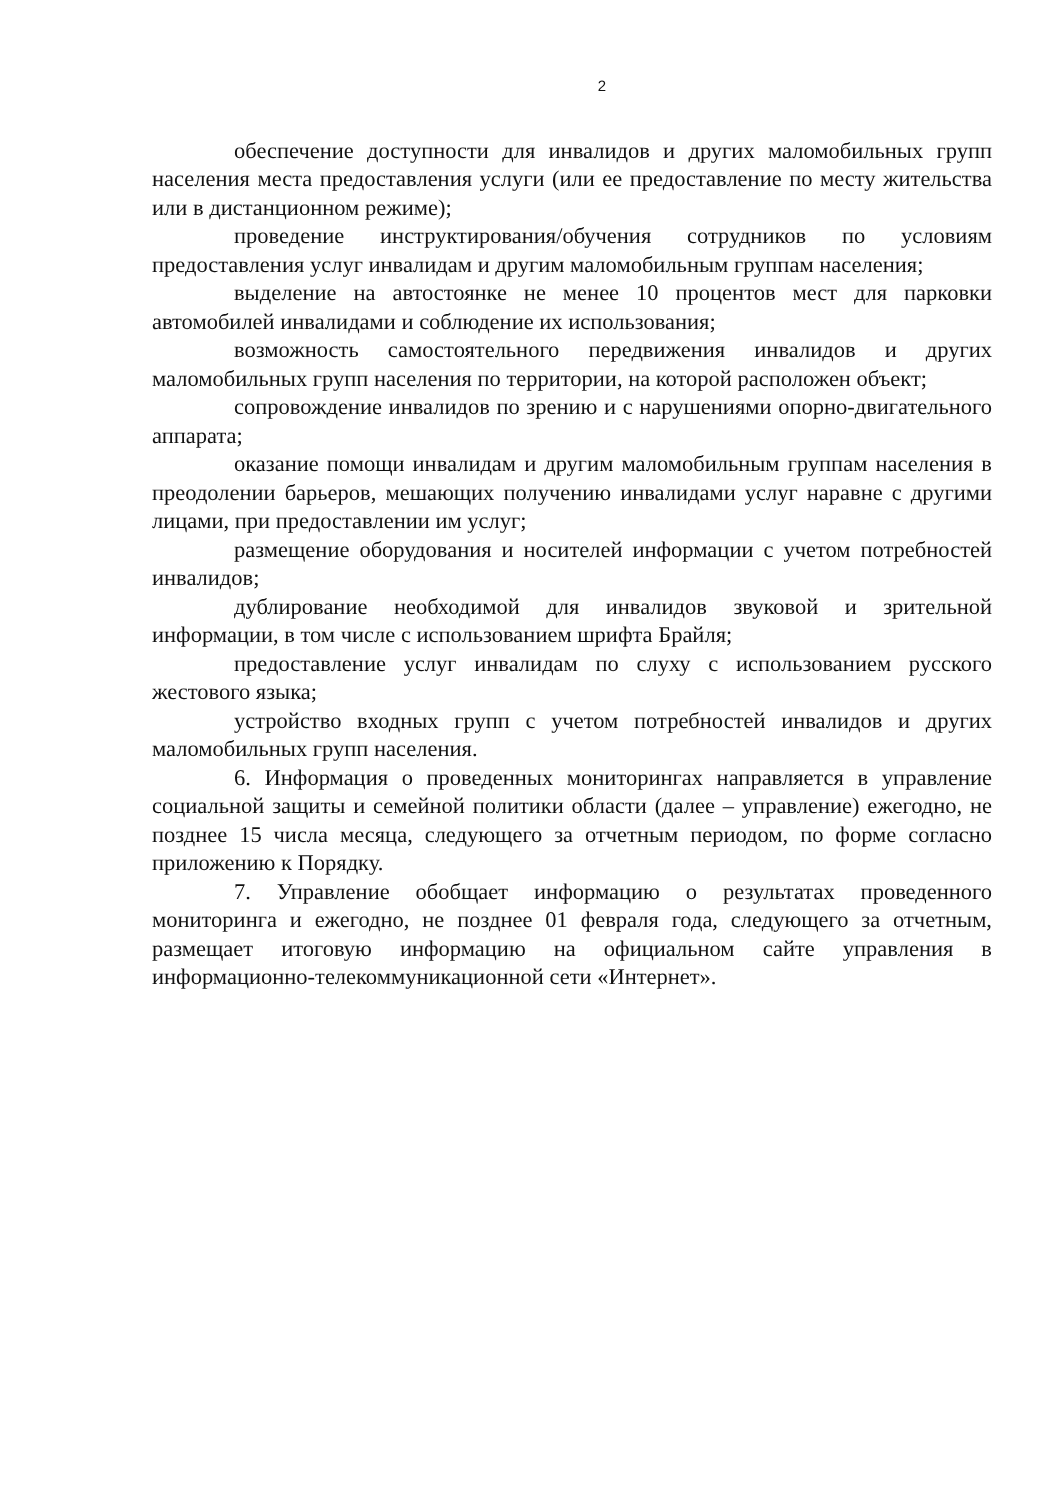2
обеспечение доступности для инвалидов и других маломобильных групп населения места предоставления услуги (или ее предоставление по месту жительства или в дистанционном режиме);
проведение инструктирования/обучения сотрудников по условиям предоставления услуг инвалидам и другим маломобильным группам населения;
выделение на автостоянке не менее 10 процентов мест для парковки автомобилей инвалидами и соблюдение их использования;
возможность самостоятельного передвижения инвалидов и других маломобильных групп населения по территории, на которой расположен объект;
сопровождение инвалидов по зрению и с нарушениями опорно-двигательного аппарата;
оказание помощи инвалидам и другим маломобильным группам населения в преодолении барьеров, мешающих получению инвалидами услуг наравне с другими лицами, при предоставлении им услуг;
размещение оборудования и носителей информации с учетом потребностей инвалидов;
дублирование необходимой для инвалидов звуковой и зрительной информации, в том числе с использованием шрифта Брайля;
предоставление услуг инвалидам по слуху с использованием русского жестового языка;
устройство входных групп с учетом потребностей инвалидов и других маломобильных групп населения.
6. Информация о проведенных мониторингах направляется в управление социальной защиты и семейной политики области (далее – управление) ежегодно, не позднее 15 числа месяца, следующего за отчетным периодом, по форме согласно приложению к Порядку.
7. Управление обобщает информацию о результатах проведенного мониторинга и ежегодно, не позднее 01 февраля года, следующего за отчетным, размещает итоговую информацию на официальном сайте управления в информационно-телекоммуникационной сети «Интернет».